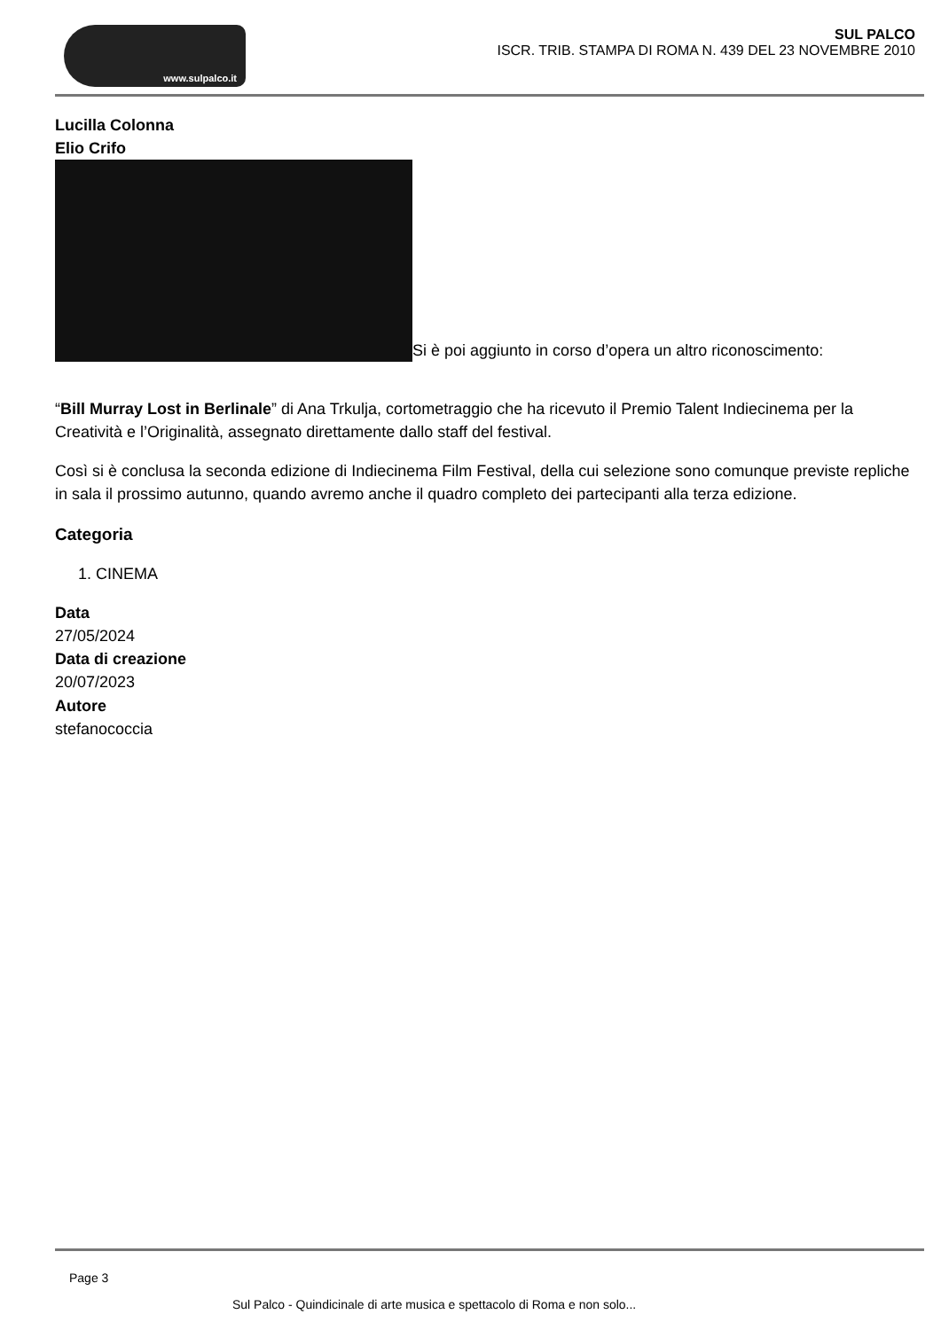www.sulpalco.it
SUL PALCO
ISCR. TRIB. STAMPA DI ROMA N. 439 DEL 23 NOVEMBRE 2010
Lucilla Colonna
Elio Crifo
Si è poi aggiunto in corso d’opera un altro riconoscimento:
“Bill Murray Lost in Berlinale” di Ana Trkulja, cortometraggio che ha ricevuto il Premio Talent Indiecinema per la Creatività e l’Originalità, assegnato direttamente dallo staff del festival.
Così si è conclusa la seconda edizione di Indiecinema Film Festival, della cui selezione sono comunque previste repliche in sala il prossimo autunno, quando avremo anche il quadro completo dei partecipanti alla terza edizione.
Categoria
1. CINEMA
Data
27/05/2024
Data di creazione
20/07/2023
Autore
stefanococcia
Page 3
Sul Palco - Quindicinale di arte musica e spettacolo di Roma e non solo...